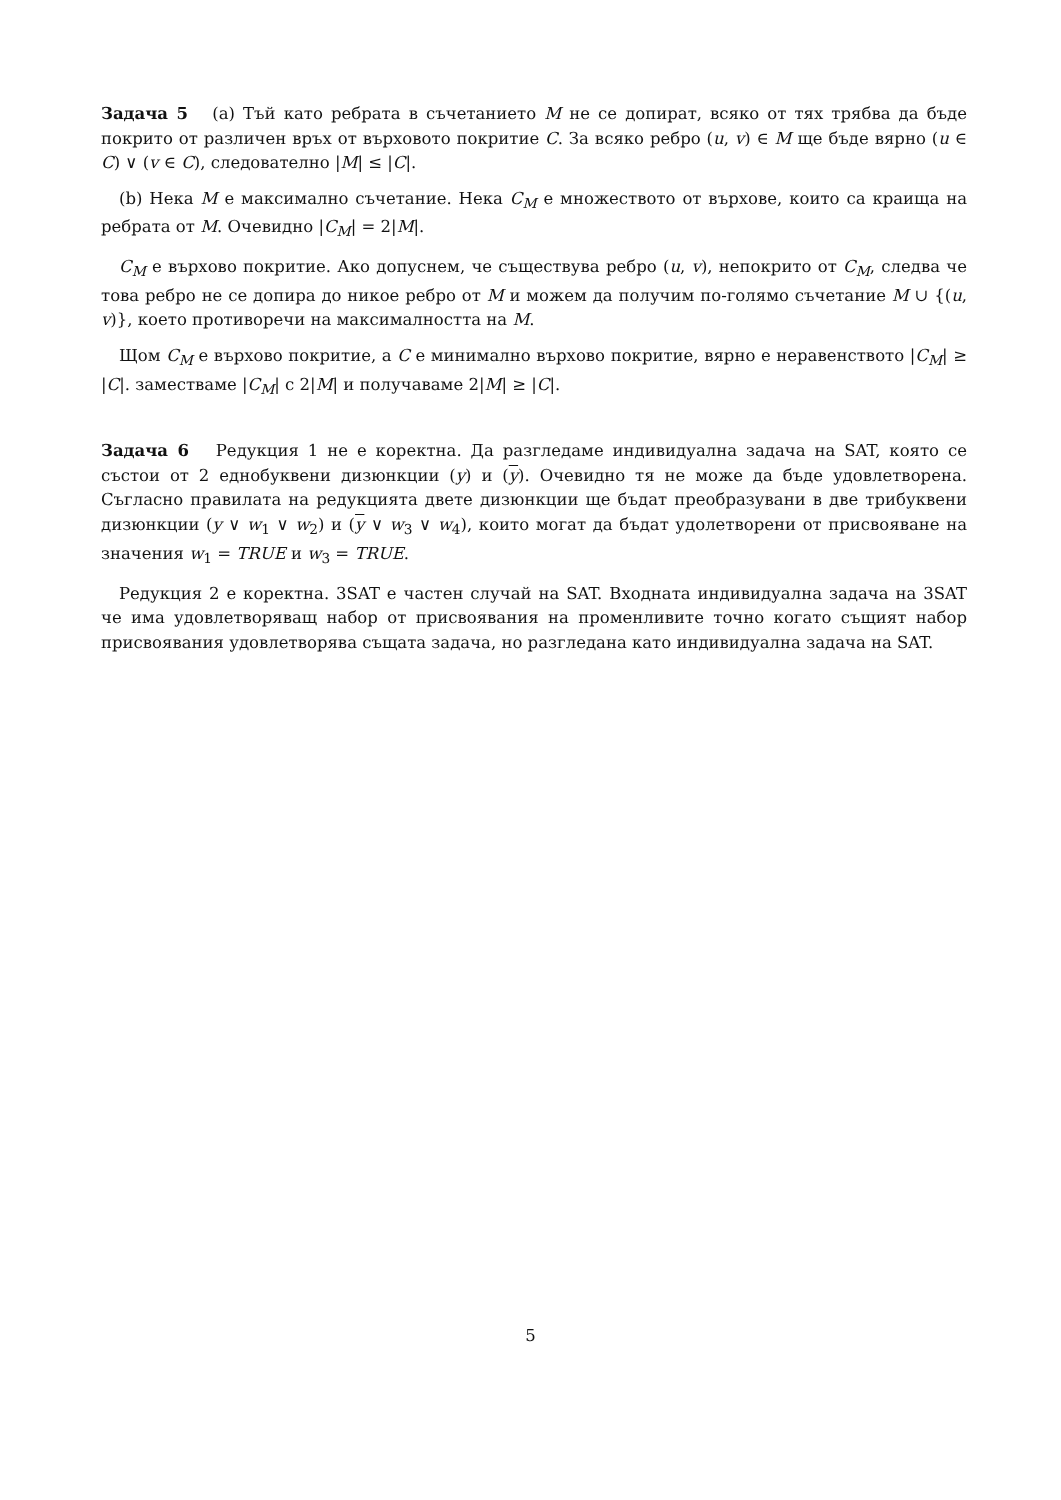Задача 5 (a) Тъй като ребрата в съчетанието M не се допират, всяко от тях трябва да бъде покрито от различен връх от върховото покритие C. За всяко ребро (u, v) ∈ M ще бъде вярно (u ∈ C) ∨ (v ∈ C), следователно |M| ≤ |C|.
(b) Нека M е максимално съчетание. Нека C<sub>M</sub> е множеството от върхове, които са краища на ребрата от M. Очевидно |C<sub>M</sub>| = 2|M|.
C<sub>M</sub> е върхово покритие. Ако допуснем, че съществува ребро (u, v), непокрито от C<sub>M</sub>, следва че това ребро не се допира до никое ребро от M и можем да получим по-голямо съчетание M ∪ {(u, v)}, което противоречи на максималността на M.
Щом C<sub>M</sub> е върхово покритие, а C е минимално върхово покритие, вярно е неравенството |C<sub>M</sub>| ≥ |C|. заместваме |C<sub>M</sub>| с 2|M| и получаваме 2|M| ≥ |C|.
Задача 6 Редукция 1 не е коректна. Да разгледаме индивидуална задача на SAT, която се състои от 2 еднобуквени дизюнкции (y) и (y). Очевидно тя не може да бъде удовлетворена. Съгласно правилата на редукцията двете дизюнкции ще бъдат преобразувани в две трибуквени дизюнкции (y ∨ w<sub>1</sub> ∨ w<sub>2</sub>) и (y ∨ w<sub>3</sub> ∨ w<sub>4</sub>), които могат да бъдат удолетворени от присвояване на значения w<sub>1</sub> = TRUE и w<sub>3</sub> = TRUE.
Редукция 2 е коректна. 3SAT е частен случай на SAT. Входната индивидуална задача на 3SAT че има удовлетворяващ набор от присвоявания на променливите точно когато същият набор присвоявания удовлетворява същата задача, но разгледана като индивидуална задача на SAT.
5